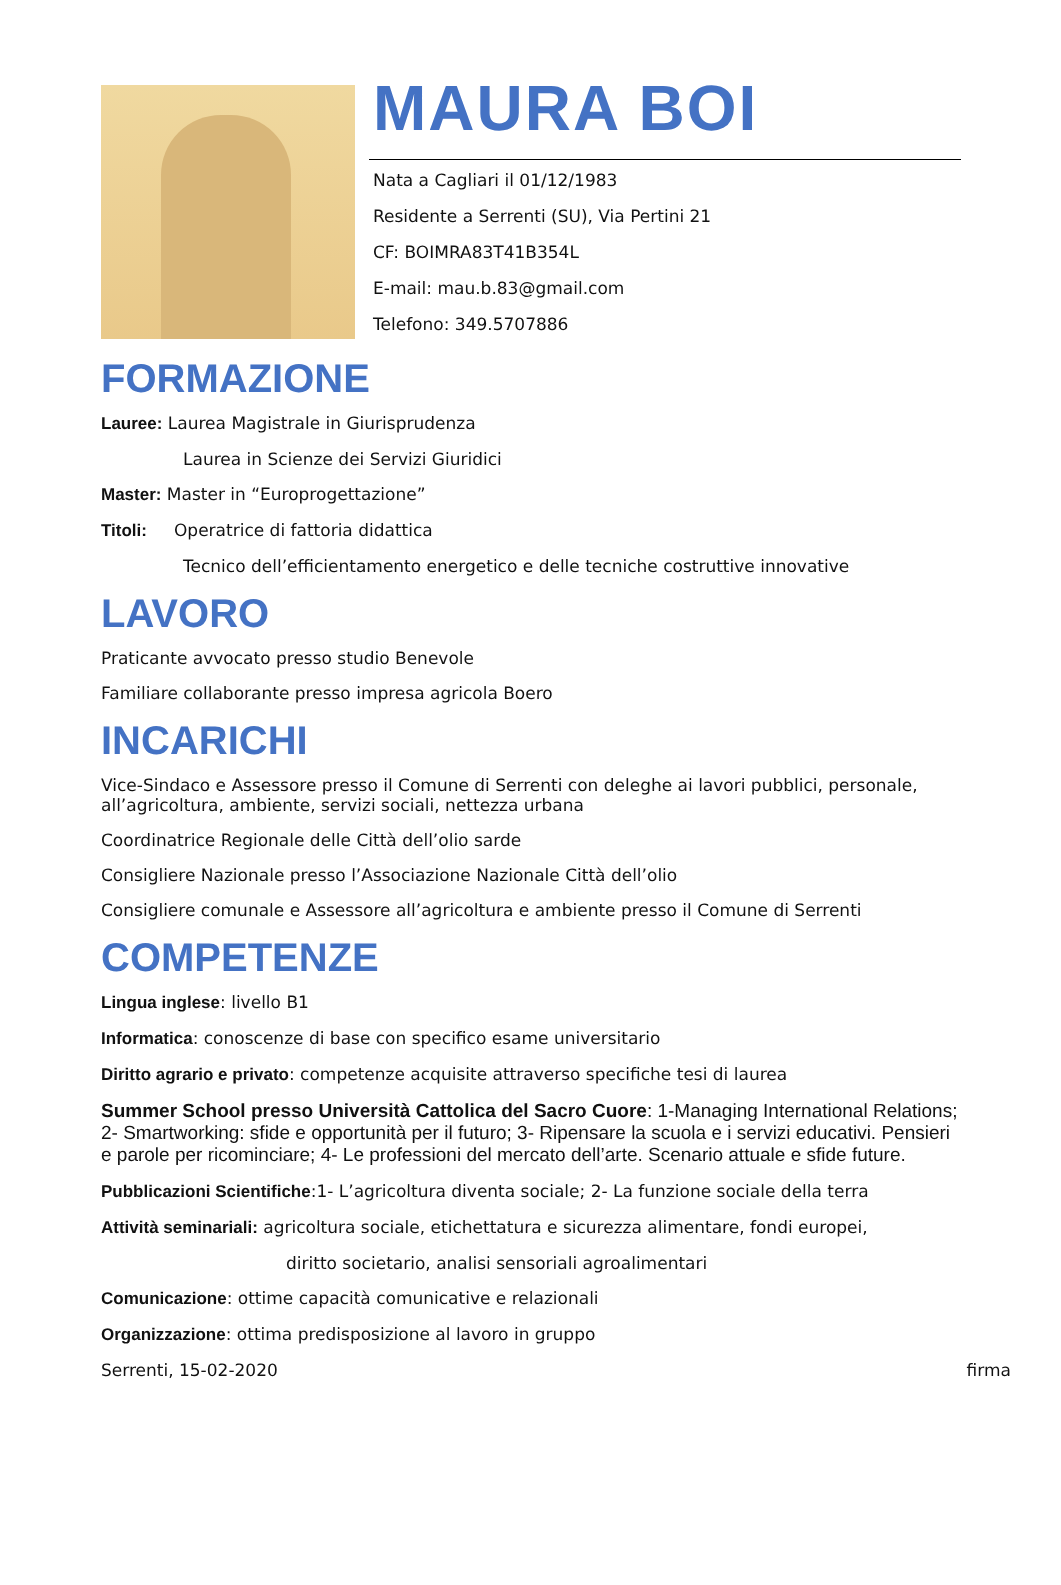MAURA BOI
Nata a Cagliari il 01/12/1983
Residente a Serrenti (SU), Via Pertini 21
CF: BOIMRA83T41B354L
E-mail: mau.b.83@gmail.com
Telefono: 349.5707886
FORMAZIONE
Lauree: Laurea Magistrale in Giurisprudenza
Laurea in Scienze dei Servizi Giuridici
Master: Master in “Europrogettazione”
Titoli: Operatrice di fattoria didattica
Tecnico dell’efficientamento energetico e delle tecniche costruttive innovative
LAVORO
Praticante avvocato presso studio Benevole
Familiare collaborante presso impresa agricola Boero
INCARICHI
Vice-Sindaco e Assessore presso il Comune di Serrenti con deleghe ai lavori pubblici, personale, all’agricoltura, ambiente, servizi sociali, nettezza urbana
Coordinatrice Regionale delle Città dell’olio sarde
Consigliere Nazionale presso l’Associazione Nazionale Città dell’olio
Consigliere comunale e Assessore all’agricoltura e ambiente presso il Comune di Serrenti
COMPETENZE
Lingua inglese: livello B1
Informatica: conoscenze di base con specifico esame universitario
Diritto agrario e privato: competenze acquisite attraverso specifiche tesi di laurea
Summer School presso Università Cattolica del Sacro Cuore: 1-Managing International Relations; 2- Smartworking: sfide e opportunità per il futuro; 3- Ripensare la scuola e i servizi educativi. Pensieri e parole per ricominciare; 4- Le professioni del mercato dell’arte. Scenario attuale e sfide future.
Pubblicazioni Scientifiche:1- L’agricoltura diventa sociale; 2- La funzione sociale della terra
Attività seminariali: agricoltura sociale, etichettatura e sicurezza alimentare, fondi europei,
diritto societario, analisi sensoriali agroalimentari
Comunicazione: ottime capacità comunicative e relazionali
Organizzazione: ottima predisposizione al lavoro in gruppo
Serrenti, 15-02-2020 firma